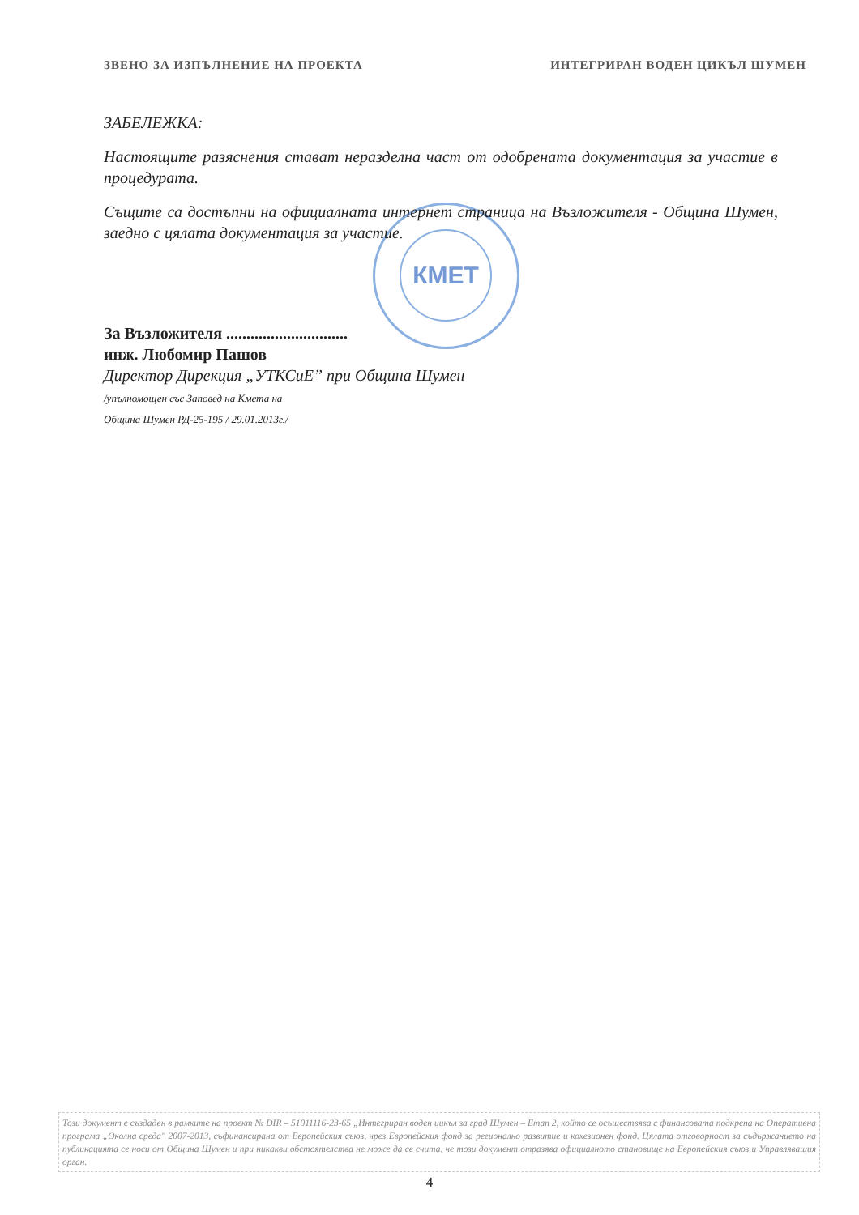ЗВЕНО ЗА ИЗПЪЛНЕНИЕ НА ПРОЕКТА ИНТЕГРИРАН ВОДЕН ЦИКЪЛ ШУМЕН
КМЕТ
ЗАБЕЛЕЖКА:
Настоящите разяснения стават неразделна част от одобрената документация за участие в процедурата.
Същите са достъпни на официалната интернет страница на Възложителя - Община Шумен, заедно с цялата документация за участие.
За Възложителя ..............................
инж. Любомир Пашов
Директор Дирекция „УТКСиЕ” при Община Шумен
/упълномощен със Заповед на Кмета на
Община Шумен РД-25-195 / 29.01.2013г./
Този документ е създаден в рамките на проект № DIR – 51011116-23-65 „Интегриран воден цикъл за град Шумен – Етап 2, който се осъществява с финансовата подкрепа на Оперативна програма „Околна среда" 2007-2013, съфинансирана от Европейския съюз, чрез Европейския фонд за регионално развитие и кохезионен фонд. Цялата отговорност за съдържанието на публикацията се носи от Община Шумен и при никакви обстоятелства не може да се счита, че този документ отразява официалното становище на Европейския съюз и Управляващия орган.
4